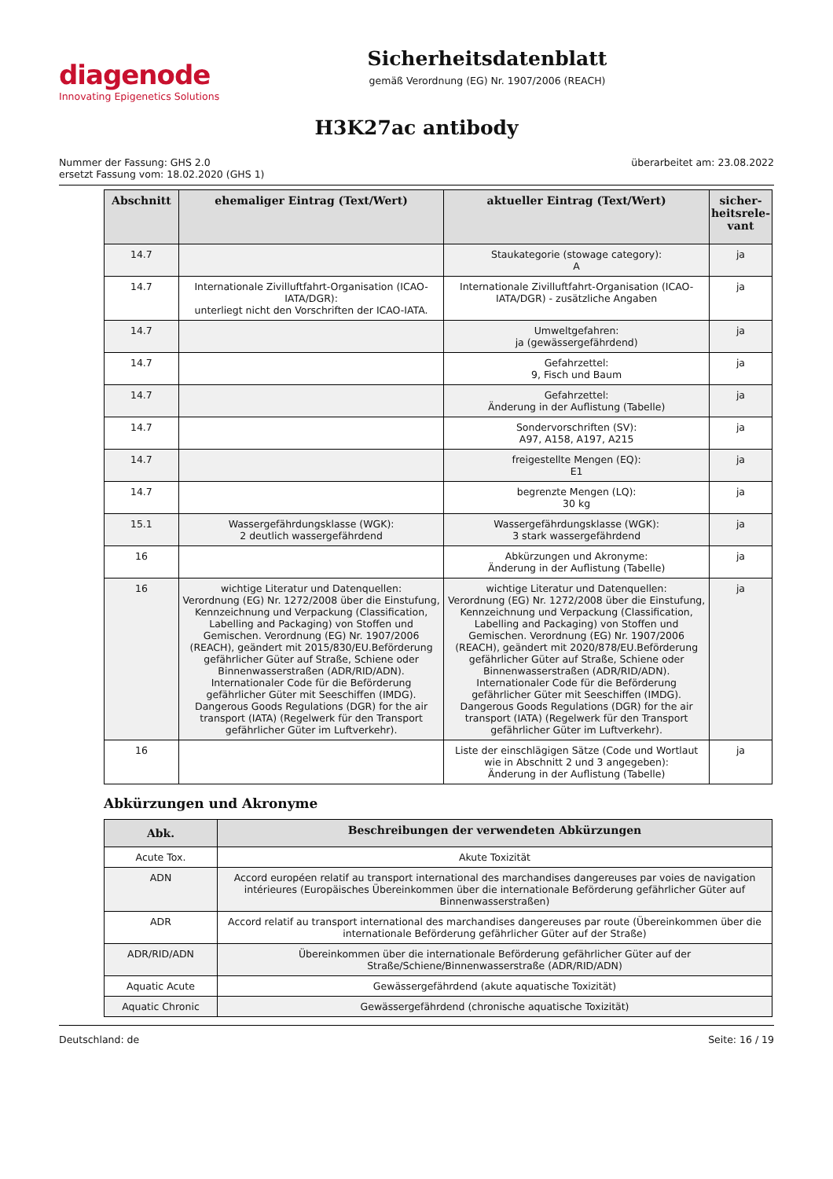diagenode
Innovating Epigenetics Solutions
Sicherheitsdatenblatt
gemäß Verordnung (EG) Nr. 1907/2006 (REACH)
H3K27ac antibody
Nummer der Fassung: GHS 2.0
ersetzt Fassung vom: 18.02.2020 (GHS 1)
überarbeitet am: 23.08.2022
| Abschnitt | ehemaliger Eintrag (Text/Wert) | aktueller Eintrag (Text/Wert) | sicher-heitsrele-vant |
| --- | --- | --- | --- |
| 14.7 | | Staukategorie (stowage category): A | ja |
| 14.7 | Internationale Zivilluftfahrt-Organisation (ICAO-IATA/DGR): unterliegt nicht den Vorschriften der ICAO-IATA. | Internationale Zivilluftfahrt-Organisation (ICAO-IATA/DGR) - zusätzliche Angaben | ja |
| 14.7 | | Umweltgefahren: ja (gewässergefährdend) | ja |
| 14.7 | | Gefahrzettel: 9, Fisch und Baum | ja |
| 14.7 | | Gefahrzettel: Änderung in der Auflistung (Tabelle) | ja |
| 14.7 | | Sondervorschriften (SV): A97, A158, A197, A215 | ja |
| 14.7 | | freigestellte Mengen (EQ): E1 | ja |
| 14.7 | | begrenzte Mengen (LQ): 30 kg | ja |
| 15.1 | Wassergefährdungsklasse (WGK): 2 deutlich wassergefährdend | Wassergefährdungsklasse (WGK): 3 stark wassergefährdend | ja |
| 16 | | Abkürzungen und Akronyme: Änderung in der Auflistung (Tabelle) | ja |
| 16 | wichtige Literatur und Datenquellen: Verordnung (EG) Nr. 1272/2008 über die Einstufung, Kennzeichnung und Verpackung (Classification, Labelling and Packaging) von Stoffen und Gemischen. Verordnung (EG) Nr. 1907/2006 (REACH), geändert mit 2015/830/EU.Beförderung gefährlicher Güter auf Straße, Schiene oder Binnenwasserstraßen (ADR/RID/ADN). Internationaler Code für die Beförderung gefährlicher Güter mit Seeschiffen (IMDG). Dangerous Goods Regulations (DGR) for the air transport (IATA) (Regelwerk für den Transport gefährlicher Güter im Luftverkehr). | wichtige Literatur und Datenquellen: Verordnung (EG) Nr. 1272/2008 über die Einstufung, Kennzeichnung und Verpackung (Classification, Labelling and Packaging) von Stoffen und Gemischen. Verordnung (EG) Nr. 1907/2006 (REACH), geändert mit 2020/878/EU.Beförderung gefährlicher Güter auf Straße, Schiene oder Binnenwasserstraßen (ADR/RID/ADN). Internationaler Code für die Beförderung gefährlicher Güter mit Seeschiffen (IMDG). Dangerous Goods Regulations (DGR) for the air transport (IATA) (Regelwerk für den Transport gefährlicher Güter im Luftverkehr). | ja |
| 16 | | Liste der einschlägigen Sätze (Code und Wortlaut wie in Abschnitt 2 und 3 angegeben): Änderung in der Auflistung (Tabelle) | ja |
Abkürzungen und Akronyme
| Abk. | Beschreibungen der verwendeten Abkürzungen |
| --- | --- |
| Acute Tox. | Akute Toxizität |
| ADN | Accord européen relatif au transport international des marchandises dangereuses par voies de navigation intérieures (Europäisches Übereinkommen über die internationale Beförderung gefährlicher Güter auf Binnenwasserstraßen) |
| ADR | Accord relatif au transport international des marchandises dangereuses par route (Übereinkommen über die internationale Beförderung gefährlicher Güter auf der Straße) |
| ADR/RID/ADN | Übereinkommen über die internationale Beförderung gefährlicher Güter auf der Straße/Schiene/Binnenwasserstraße (ADR/RID/ADN) |
| Aquatic Acute | Gewässergefährdend (akute aquatische Toxizität) |
| Aquatic Chronic | Gewässergefährdend (chronische aquatische Toxizität) |
Deutschland: de Seite: 16 / 19